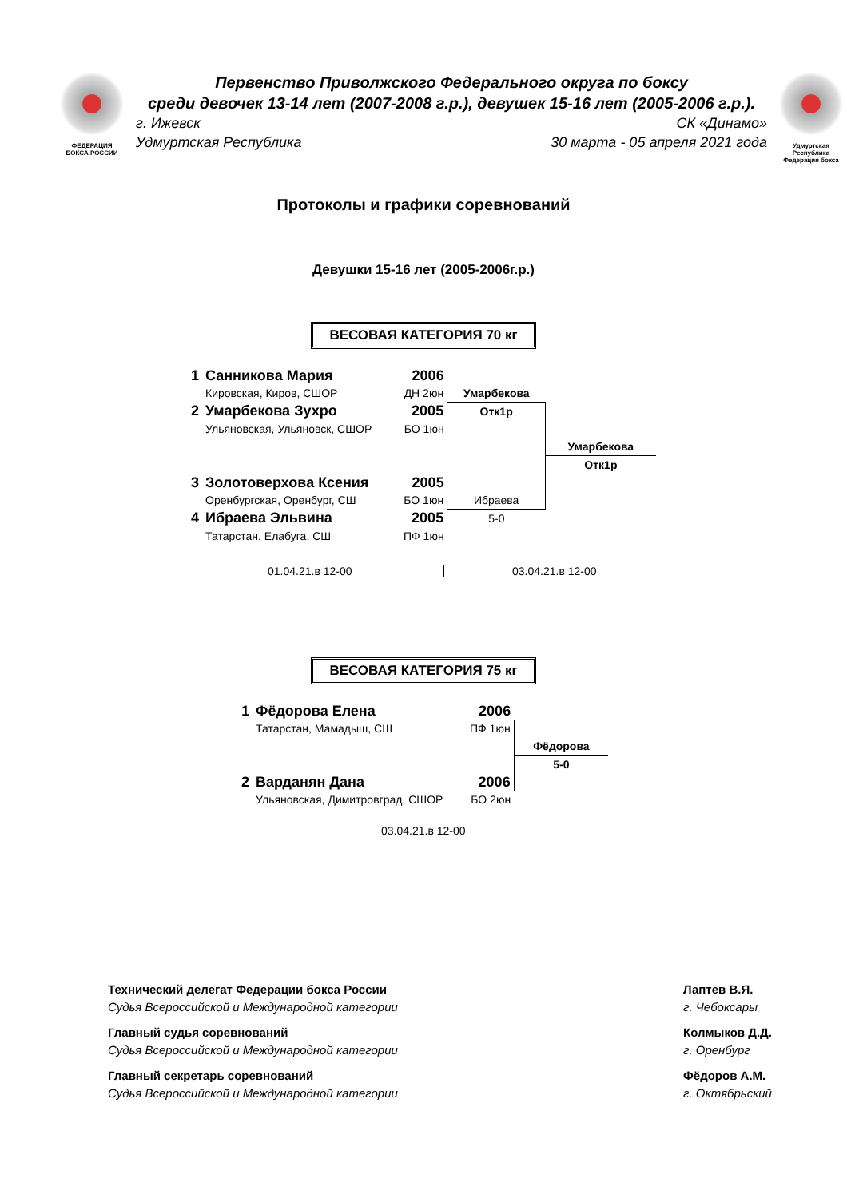ФЕДЕРАЦИЯ
БОКСА РОССИИ
Первенство Приволжского Федерального округа по боксу
среди девочек 13-14 лет (2007-2008 г.р.), девушек 15-16 лет (2005-2006 г.р.).
г. Ижевск СК «Динамо»
Удмуртская Республика 30 марта - 05 апреля 2021 года
Удмуртская Республика
Федерация бокса
Протоколы и графики соревнований
Девушки 15-16 лет (2005-2006г.р.)
ВЕСОВАЯ КАТЕГОРИЯ 70 кг
| 1 | Санникова Мария | 2006 | | |
| | Кировская, Киров, СШОР | ДН 2юн | Умарбекова | |
| 2 | Умарбекова Зухро | 2005 | Отк1р | |
| | Ульяновская, Ульяновск, СШОР | БО 1юн | | |
| | | | | Умарбекова |
| | | | | Отк1р |
| 3 | Золотоверхова Ксения | 2005 | | |
| | Оренбургская, Оренбург, СШ | БО 1юн | Ибраева | |
| 4 | Ибраева Эльвина | 2005 | 5-0 | |
| | Татарстан, Елабуга, СШ | ПФ 1юн | | |
01.04.21.в 12-00 03.04.21.в 12-00
ВЕСОВАЯ КАТЕГОРИЯ 75 кг
| 1 | Фёдорова Елена | 2006 | |
| | Татарстан, Мамадыш, СШ | ПФ 1юн | |
| | | | Фёдорова |
| | | | 5-0 |
| 2 | Варданян Дана | 2006 | |
| | Ульяновская, Димитровград, СШОР | БО 2юн | |
03.04.21.в 12-00
Технический делегат Федерации бокса России
Судья Всероссийской и Международной категории
Главный судья соревнований
Судья Всероссийской и Международной категории
Главный секретарь соревнований
Судья Всероссийской и Международной категории
Лаптев В.Я.
г. Чебоксары
Колмыков Д.Д.
г. Оренбург
Фёдоров А.М.
г. Октябрьский